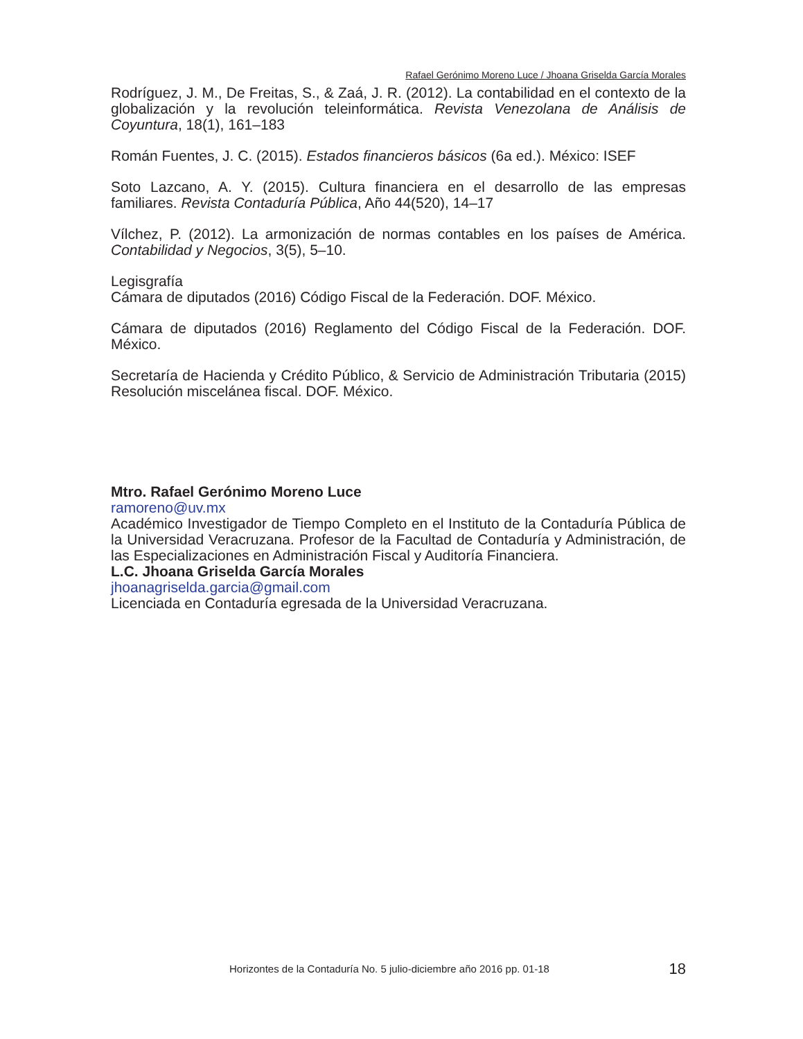Rafael Gerónimo Moreno Luce / Jhoana Griselda García Morales
Rodríguez, J. M., De Freitas, S., & Zaá, J. R. (2012). La contabilidad en el contexto de la globalización y la revolución teleinformática. Revista Venezolana de Análisis de Coyuntura, 18(1), 161–183
Román Fuentes, J. C. (2015). Estados financieros básicos (6a ed.). México: ISEF
Soto Lazcano, A. Y. (2015). Cultura financiera en el desarrollo de las empresas familiares. Revista Contaduría Pública, Año 44(520), 14–17
Vílchez, P. (2012). La armonización de normas contables en los países de América. Contabilidad y Negocios, 3(5), 5–10.
Legisgrafía
Cámara de diputados (2016) Código Fiscal de la Federación. DOF. México.
Cámara de diputados (2016) Reglamento del Código Fiscal de la Federación. DOF. México.
Secretaría de Hacienda y Crédito Público, & Servicio de Administración Tributaria (2015) Resolución miscelánea fiscal. DOF. México.
Mtro. Rafael Gerónimo Moreno Luce
ramoreno@uv.mx
Académico Investigador de Tiempo Completo en el Instituto de la Contaduría Pública de la Universidad Veracruzana. Profesor de la Facultad de Contaduría y Administración, de las Especializaciones en Administración Fiscal y Auditoría Financiera.
L.C. Jhoana Griselda García Morales
jhoanagriselda.garcia@gmail.com
Licenciada en Contaduría egresada de la Universidad Veracruzana.
Horizontes de la Contaduría No. 5 julio-diciembre año 2016 pp. 01-18 18